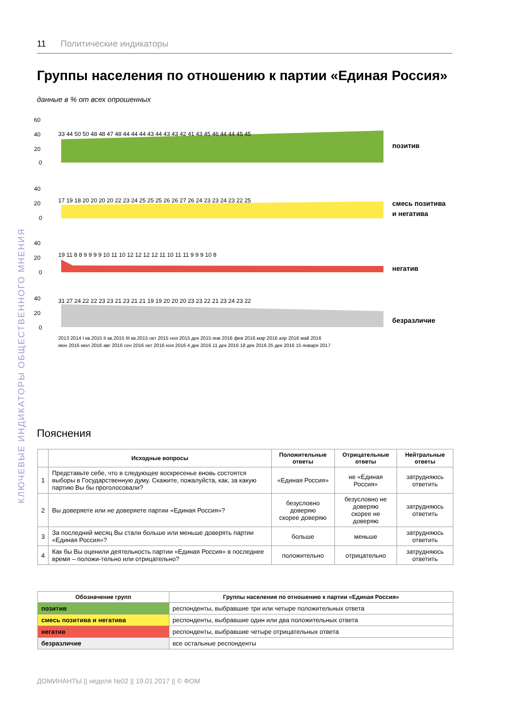11 Политические индикаторы
Группы населения по отношению к партии «Единая Россия»
данные в % от всех опрошенных
60
40
20
0
40
20
0
40
20
0
40
20
0
33 44 50 50 48 48 47 48 44 44 44 43 44 43 43 42 41 43 45 46 44 44 45 45
17 19 18 20 20 20 20 22 23 24 25 25 25 26 26 27 26 24 23 23 24 23 22 25
19 11 8 8 9 9 9 9 10 11 10 12 12 12 12 11 10 11 11 9 9 9 10 8
31 27 24 22 22 23 23 21 23 21 21 19 19 20 20 20 23 23 22 21 23 24 23 22
позитив
смесь позитива
и негатива
негатив
безразличие
2013 2014 I кв.2015 II кв.2015 III кв.2015 окт 2015 ноя 2015 дек 2015 янв 2016 фев 2016 мар 2016 апр 2016 май 2016
июн 2016 июл 2016 авг 2016 сен 2016 окт 2016 ноя 2016 4 дек 2016 11 дек 2016 18 дек 2016 25 дек 2016 15 января 2017
Пояснения
| | Исходные вопросы | Положительные ответы | Отрицательные ответы | Нейтральные ответы |
| --- | --- | --- | --- | --- |
| 1 | Представьте себе, что в следующее воскресенье вновь состоятся выборы в Государственную думу. Скажите, пожалуйста, как, за какую партию Вы бы проголосовали? | «Единая Россия» | не «Единая Россия» | затрудняюсь ответить |
| 2 | Вы доверяете или не доверяете партии «Единая Россия»? | безусловно доверяю скорее доверяю | безусловно не доверяю скорее не доверяю | затрудняюсь ответить |
| 3 | За последний месяц Вы стали больше или меньше доверять партии «Единая Россия»? | больше | меньше | затрудняюсь ответить |
| 4 | Как бы Вы оценили деятельность партии «Единая Россия» в последнее время – положи-тельно или отрицательно? | положительно | отрицательно | затрудняюсь ответить |
| Обозначение групп | Группы населения по отношению к партии «Единая Россия» |
| --- | --- |
| позитив | респонденты, выбравшие три или четыре положительных ответа |
| смесь позитива и негатива | респонденты, выбравшие один или два положительных ответа |
| негатив | респонденты, выбравшие четыре отрицательных ответа |
| безразличие | все остальные респонденты |
ДОМИНАНТЫ || неделя №02 || 19.01.2017 || © ФОМ
КЛЮЧЕВЫЕ ИНДИКАТОРЫ ОБЩЕСТВЕННОГО МНЕНИЯ